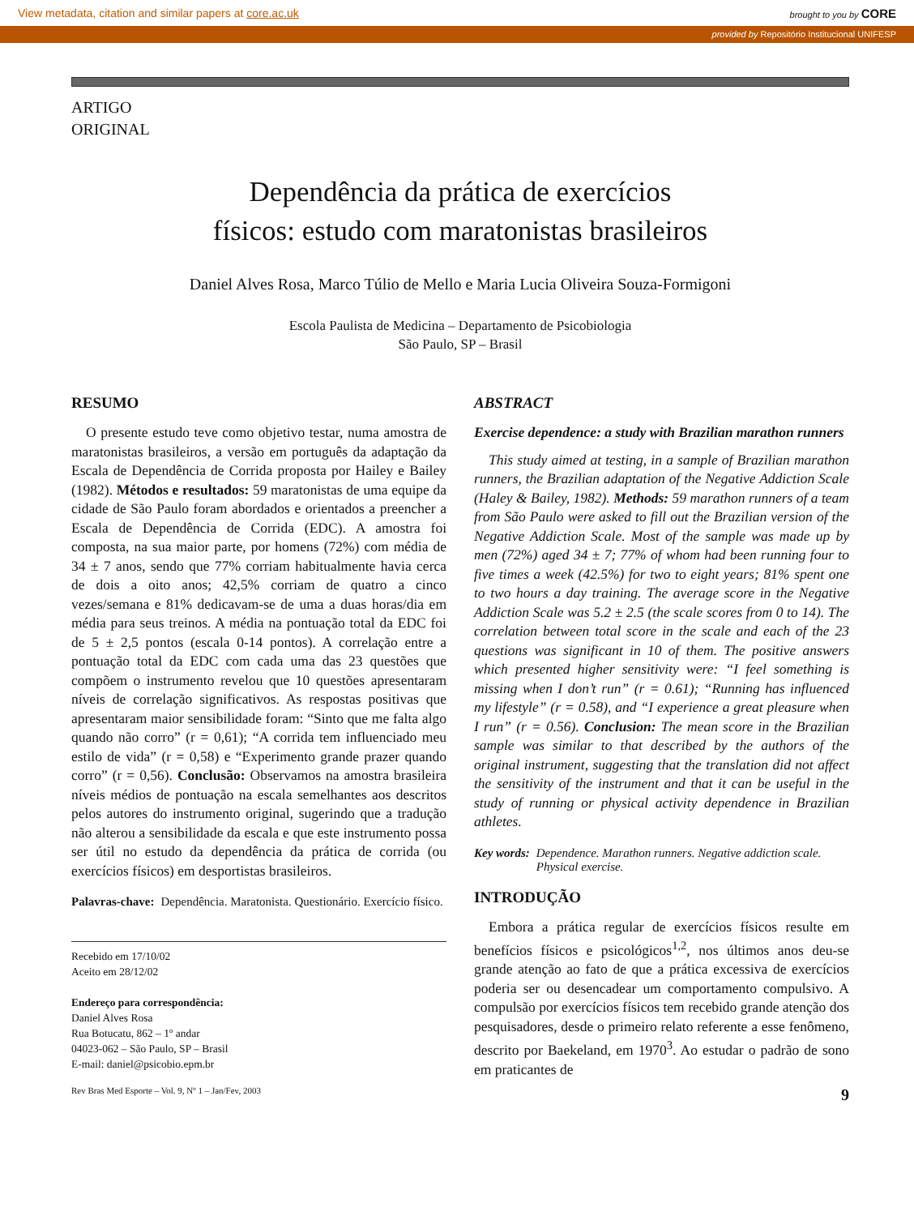View metadata, citation and similar papers at core.ac.uk brought to you by CORE
provided by Repositório Institucional UNIFESP
ARTIGO
ORIGINAL
Dependência da prática de exercícios
físicos: estudo com maratonistas brasileiros
Daniel Alves Rosa, Marco Túlio de Mello e Maria Lucia Oliveira Souza-Formigoni
Escola Paulista de Medicina – Departamento de Psicobiologia
São Paulo, SP – Brasil
RESUMO
O presente estudo teve como objetivo testar, numa amostra de maratonistas brasileiros, a versão em português da adaptação da Escala de Dependência de Corrida proposta por Hailey e Bailey (1982). Métodos e resultados: 59 maratonistas de uma equipe da cidade de São Paulo foram abordados e orientados a preencher a Escala de Dependência de Corrida (EDC). A amostra foi composta, na sua maior parte, por homens (72%) com média de 34 ± 7 anos, sendo que 77% corriam habitualmente havia cerca de dois a oito anos; 42,5% corriam de quatro a cinco vezes/semana e 81% dedicavam-se de uma a duas horas/dia em média para seus treinos. A média na pontuação total da EDC foi de 5 ± 2,5 pontos (escala 0-14 pontos). A correlação entre a pontuação total da EDC com cada uma das 23 questões que compõem o instrumento revelou que 10 questões apresentaram níveis de correlação significativos. As respostas positivas que apresentaram maior sensibilidade foram: “Sinto que me falta algo quando não corro” (r = 0,61); “A corrida tem influenciado meu estilo de vida” (r = 0,58) e “Experimento grande prazer quando corro” (r = 0,56). Conclusão: Observamos na amostra brasileira níveis médios de pontuação na escala semelhantes aos descritos pelos autores do instrumento original, sugerindo que a tradução não alterou a sensibilidade da escala e que este instrumento possa ser útil no estudo da dependência da prática de corrida (ou exercícios físicos) em desportistas brasileiros.
Palavras-chave: Dependência. Maratonista. Questionário. Exercício físico.
Recebido em 17/10/02
Aceito em 28/12/02
Endereço para correspondência:
Daniel Alves Rosa
Rua Botucatu, 862 – 1º andar
04023-062 – São Paulo, SP – Brasil
E-mail: daniel@psicobio.epm.br
ABSTRACT
Exercise dependence: a study with Brazilian marathon runners
This study aimed at testing, in a sample of Brazilian marathon runners, the Brazilian adaptation of the Negative Addiction Scale (Haley & Bailey, 1982). Methods: 59 marathon runners of a team from São Paulo were asked to fill out the Brazilian version of the Negative Addiction Scale. Most of the sample was made up by men (72%) aged 34 ± 7; 77% of whom had been running four to five times a week (42.5%) for two to eight years; 81% spent one to two hours a day training. The average score in the Negative Addiction Scale was 5.2 ± 2.5 (the scale scores from 0 to 14). The correlation between total score in the scale and each of the 23 questions was significant in 10 of them. The positive answers which presented higher sensitivity were: “I feel something is missing when I don’t run” (r = 0.61); “Running has influenced my lifestyle” (r = 0.58), and “I experience a great pleasure when I run” (r = 0.56). Conclusion: The mean score in the Brazilian sample was similar to that described by the authors of the original instrument, suggesting that the translation did not affect the sensitivity of the instrument and that it can be useful in the study of running or physical activity dependence in Brazilian athletes.
Key words: Dependence. Marathon runners. Negative addiction scale. Physical exercise.
INTRODUÇÃO
Embora a prática regular de exercícios físicos resulte em benefícios físicos e psicológicos<sup>1,2</sup>, nos últimos anos deu-se grande atenção ao fato de que a prática excessiva de exercícios poderia ser ou desencadear um comportamento compulsivo. A compulsão por exercícios físicos tem recebido grande atenção dos pesquisadores, desde o primeiro relato referente a esse fenômeno, descrito por Baekeland, em 1970<sup>3</sup>. Ao estudar o padrão de sono em praticantes de
Rev Bras Med Esporte – Vol. 9, Nº 1 – Jan/Fev, 2003 9